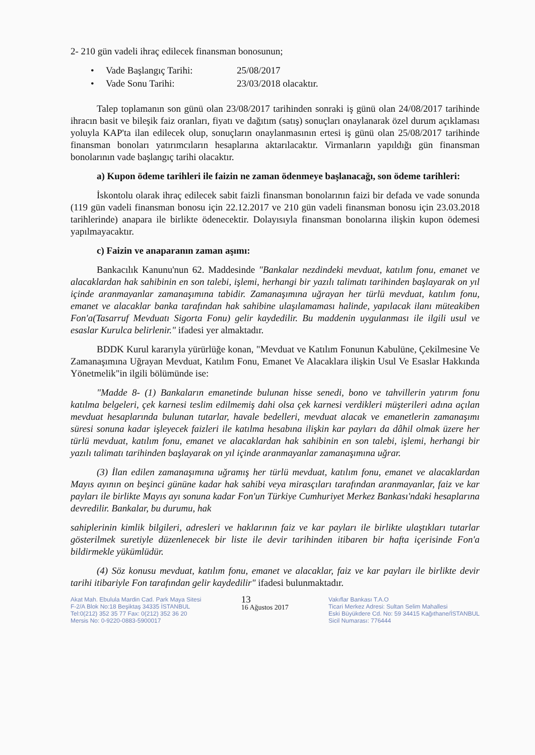2- 210 gün vadeli ihraç edilecek finansman bonosunun;
• Vade Başlangıç Tarihi: 25/08/2017
• Vade Sonu Tarihi: 23/03/2018 olacaktır.
Talep toplamanın son günü olan 23/08/2017 tarihinden sonraki iş günü olan 24/08/2017 tarihinde ihracın basit ve bileşik faiz oranları, fiyatı ve dağıtım (satış) sonuçları onaylanarak özel durum açıklaması yoluyla KAP'ta ilan edilecek olup, sonuçların onaylanmasının ertesi iş günü olan 25/08/2017 tarihinde finansman bonoları yatırımcıların hesaplarına aktarılacaktır. Virmanların yapıldığı gün finansman bonolarının vade başlangıç tarihi olacaktır.
a) Kupon ödeme tarihleri ile faizin ne zaman ödenmeye başlanacağı, son ödeme tarihleri:
İskontolu olarak ihraç edilecek sabit faizli finansman bonolarının faizi bir defada ve vade sonunda (119 gün vadeli finansman bonosu için 22.12.2017 ve 210 gün vadeli finansman bonosu için 23.03.2018 tarihlerinde) anapara ile birlikte ödenecektir. Dolayısıyla finansman bonolarına ilişkin kupon ödemesi yapılmayacaktır.
c) Faizin ve anaparanın zaman aşımı:
Bankacılık Kanunu'nun 62. Maddesinde "Bankalar nezdindeki mevduat, katılım fonu, emanet ve alacaklardan hak sahibinin en son talebi, işlemi, herhangi bir yazılı talimatı tarihinden başlayarak on yıl içinde aranmayanlar zamanaşımına tabidir. Zamanaşımına uğrayan her türlü mevduat, katılım fonu, emanet ve alacaklar banka tarafından hak sahibine ulaşılamaması halinde, yapılacak ilanı müteakiben Fon'a(Tasarruf Mevduatı Sigorta Fonu) gelir kaydedilir. Bu maddenin uygulanması ile ilgili usul ve esaslar Kurulca belirlenir." ifadesi yer almaktadır.
BDDK Kurul kararıyla yürürlüğe konan, "Mevduat ve Katılım Fonunun Kabulüne, Çekilmesine Ve Zamanaşımına Uğrayan Mevduat, Katılım Fonu, Emanet Ve Alacaklara ilişkin Usul Ve Esaslar Hakkında Yönetmelik"in ilgili bölümünde ise:
"Madde 8- (1) Bankaların emanetinde bulunan hisse senedi, bono ve tahvillerin yatırım fonu katılma belgeleri, çek karnesi teslim edilmemiş dahi olsa çek karnesi verdikleri müşterileri adına açılan mevduat hesaplarında bulunan tutarlar, havale bedelleri, mevduat alacak ve emanetlerin zamanaşımı süresi sonuna kadar işleyecek faizleri ile katılma hesabına ilişkin kar payları da dâhil olmak üzere her türlü mevduat, katılım fonu, emanet ve alacaklardan hak sahibinin en son talebi, işlemi, herhangi bir yazılı talimatı tarihinden başlayarak on yıl içinde aranmayanlar zamanaşımına uğrar.
(3) İlan edilen zamanaşımına uğramış her türlü mevduat, katılım fonu, emanet ve alacaklardan Mayıs ayının on beşinci gününe kadar hak sahibi veya mirasçıları tarafından aranmayanlar, faiz ve kar payları ile birlikte Mayıs ayı sonuna kadar Fon'un Türkiye Cumhuriyet Merkez Bankası'ndaki hesaplarına devredilir. Bankalar, bu durumu, hak
sahiplerinin kimlik bilgileri, adresleri ve haklarının faiz ve kar payları ile birlikte ulaştıkları tutarlar gösterilmek suretiyle düzenlenecek bir liste ile devir tarihinden itibaren bir hafta içerisinde Fon'a bildirmekle yükümlüdür.
(4) Söz konusu mevduat, katılım fonu, emanet ve alacaklar, faiz ve kar payları ile birlikte devir tarihi itibariyle Fon tarafından gelir kaydedilir" ifadesi bulunmaktadır.
Akat Mah. Ebulula Mardin Cad. Park Maya Sitesi
F-2/A Blok No:18 Beşiktaş 34335 İSTANBUL
Tel:0(212) 352 35 77 Fax: 0(212) 352 36 20
Mersis No: 0-9220-0883-5900017
13
16 Ağustos 2017
Vakıflar Bankası T.A.O
Ticari Merkez Adresi: Sultan Selim Mahallesi
Eski Büyükdere Cd. No: 59 34415 Kağıthane/İSTANBUL
Sicil Numarası: 776444